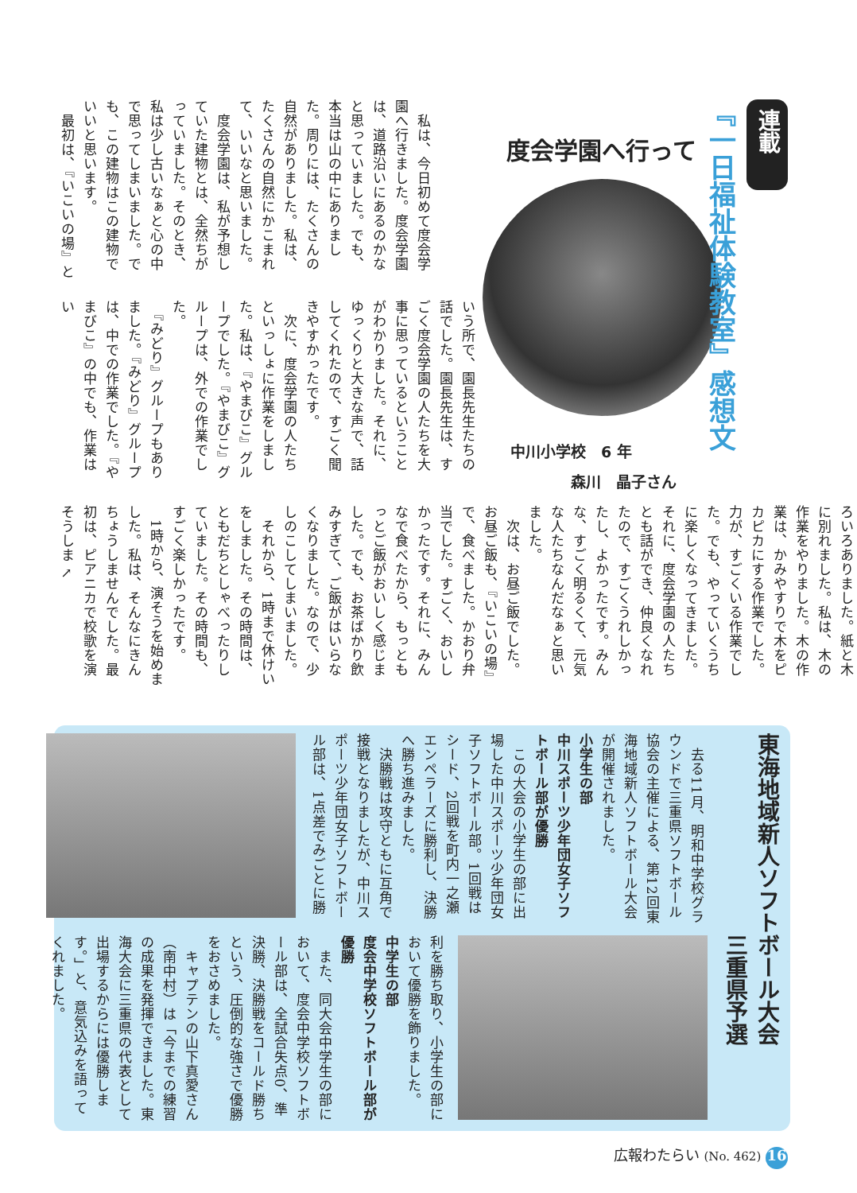連載
『一日福祉体験教室』感想文
度会学園へ行って
中川小学校　6 年
　　　　森川　晶子さん
　私は、今日初めて度会学園へ行きました。度会学園は、道路沿いにあるのかなと思っていました。でも、本当は山の中にありました。周りには、たくさんの自然がありました。私は、たくさんの自然にかこまれて、いいなと思いました。
　度会学園は、私が予想していた建物とは、全然ちがっていました。そのとき、私は少し古いなぁと心の中で思ってしまいました。でも、この建物はこの建物でいいと思います。
　最初は、『いこいの場』と
いう所で、園長先生たちの話でした。園長先生は、すごく度会学園の人たちを大事に思っているということがわかりました。それに、ゆっくりと大きな声で、話してくれたので、すごく聞きやすかったです。
　次に、度会学園の人たちといっしょに作業をしました。私は、『やまびこ』グループでした。『やまびこ』グループは、外での作業でした。
　『みどり』グループもありました。『みどり』グループは、中での作業でした。『やまびこ』の中でも、作業はい
ろいろありました。紙と木に別れました。私は、木の作業をやりました。木の作業は、かみやすりで木をピカピカにする作業でした。力が、すごくいる作業でした。でも、やっていくうちに楽しくなってきました。それに、度会学園の人たちとも話ができ、仲良くなれたので、すごくうれしかったし、よかったです。みんな、すごく明るくて、元気な人たちなんだなぁと思いました。
　次は、お昼ご飯でした。お昼ご飯も、『いこいの場』で、食べました。かおり弁当でした。すごく、おいしかったです。それに、みんなで食べたから、もっともっとご飯がおいしく感じました。でも、お茶ばかり飲みすぎて、ご飯がはいらなくなりました。なので、少しのこしてしまいました。
　それから、1時まで休けいをしました。その時間は、ともだちとしゃべったりしていました。その時間も、すごく楽しかったです。
　1時から、演そうを始めました。私は、そんなにきんちょうしませんでした。最初は、ピアニカで校歌を演そうしま ↖
東海地域新人ソフトボール大会
　　　　　　　　　三重県予選
　去る11月、明和中学校グラウンドで三重県ソフトボール協会の主催による、第12回東海地域新人ソフトボール大会が開催されました。
小学生の部
中川スポーツ少年団女子ソフトボール部が優勝
　この大会の小学生の部に出場した中川スポーツ少年団女子ソフトボール部。1回戦はシード、2回戦を町内一之瀬エンペラーズに勝利し、決勝へ勝ち進みました。
　決勝戦は攻守ともに互角で接戦となりましたが、中川スポーツ少年団女子ソフトボール部は、1点差でみごとに勝
利を勝ち取り、小学生の部において優勝を飾りました。
中学生の部
度会中学校ソフトボール部が優勝
　また、同大会中学生の部において、度会中学校ソフトボール部は、全試合失点0、準決勝、決勝戦をコールド勝ちという、圧倒的な強さで優勝をおさめました。
　キャプテンの山下真愛さん（南中村）は「今までの練習の成果を発揮できました。東海大会に三重県の代表として出場するからには優勝します。」と、意気込みを語ってくれました。
広報わたらい (No. 462) 16